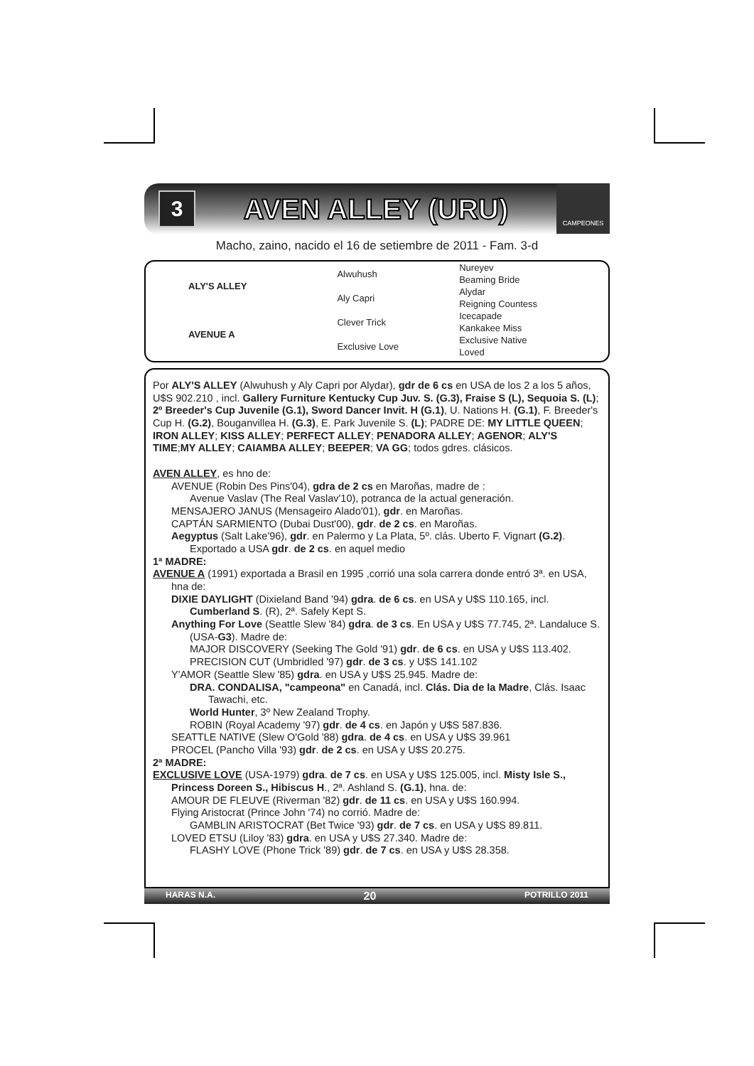3
AVEN ALLEY (URU)
CAMPEONES
Macho, zaino, nacido el 16 de setiembre de 2011 - Fam. 3-d
| ALY'S ALLEY | Alwuhush | Nureyev |
| | | Beaming Bride |
| | Aly Capri | Alydar |
| | | Reigning Countess |
| AVENUE A | Clever Trick | Icecapade |
| | | Kankakee Miss |
| | Exclusive Love | Exclusive Native |
| | | Loved |
Por ALY'S ALLEY (Alwuhush y Aly Capri por Alydar), gdr de 6 cs en USA de los 2 a los 5 años, U$S 902.210 , incl. Gallery Furniture Kentucky Cup Juv. S. (G.3), Fraise S (L), Sequoia S. (L); 2º Breeder's Cup Juvenile (G.1), Sword Dancer Invit. H (G.1), U. Nations H. (G.1), F. Breeder's Cup H. (G.2), Bouganvillea H. (G.3), E. Park Juvenile S. (L); PADRE DE: MY LITTLE QUEEN; IRON ALLEY; KISS ALLEY; PERFECT ALLEY; PENADORA ALLEY; AGENOR; ALY'S TIME;MY ALLEY; CAIAMBA ALLEY; BEEPER; VA GG; todos gdres. clásicos.
AVEN ALLEY, es hno de:
AVENUE (Robin Des Pins'04), gdra de 2 cs en Maroñas, madre de :
Avenue Vaslav (The Real Vaslav'10), potranca de la actual generación.
MENSAJERO JANUS (Mensageiro Alado'01), gdr. en Maroñas.
CAPTÁN SARMIENTO (Dubai Dust'00), gdr. de 2 cs. en Maroñas.
Aegyptus (Salt Lake'96), gdr. en Palermo y La Plata, 5º. clás. Uberto F. Vignart (G.2). Exportado a USA gdr. de 2 cs. en aquel medio
1ª MADRE:
AVENUE A (1991) exportada a Brasil en 1995 ,corrió una sola carrera donde entró 3ª. en USA, hna de:
DIXIE DAYLIGHT (Dixieland Band '94) gdra. de 6 cs. en USA y U$S 110.165, incl. Cumberland S. (R), 2ª. Safely Kept S.
Anything For Love (Seattle Slew '84) gdra. de 3 cs. En USA y U$S 77.745, 2ª. Landaluce S. (USA-G3). Madre de:
MAJOR DISCOVERY (Seeking The Gold '91) gdr. de 6 cs. en USA y U$S 113.402.
PRECISION CUT (Umbridled '97) gdr. de 3 cs. y U$S 141.102
Y'AMOR (Seattle Slew '85) gdra. en USA y U$S 25.945. Madre de:
DRA. CONDALISA, "campeona" en Canadá, incl. Clás. Dia de la Madre, Clás. Isaac Tawachi, etc.
World Hunter, 3º New Zealand Trophy.
ROBIN (Royal Academy '97) gdr. de 4 cs. en Japón y U$S 587.836.
SEATTLE NATIVE (Slew O'Gold '88) gdra. de 4 cs. en USA y U$S 39.961
PROCEL (Pancho Villa '93) gdr. de 2 cs. en USA y U$S 20.275.
2ª MADRE:
EXCLUSIVE LOVE (USA-1979) gdra. de 7 cs. en USA y U$S 125.005, incl. Misty Isle S., Princess Doreen S., Hibiscus H., 2ª. Ashland S. (G.1), hna. de:
AMOUR DE FLEUVE (Riverman '82) gdr. de 11 cs. en USA y U$S 160.994.
Flying Aristocrat (Prince John '74) no corrió. Madre de:
GAMBLIN ARISTOCRAT (Bet Twice '93) gdr. de 7 cs. en USA y U$S 89.811.
LOVED ETSU (Liloy '83) gdra. en USA y U$S 27.340. Madre de:
FLASHY LOVE (Phone Trick '89) gdr. de 7 cs. en USA y U$S 28.358.
HARAS N.A. 20 POTRILLO 2011